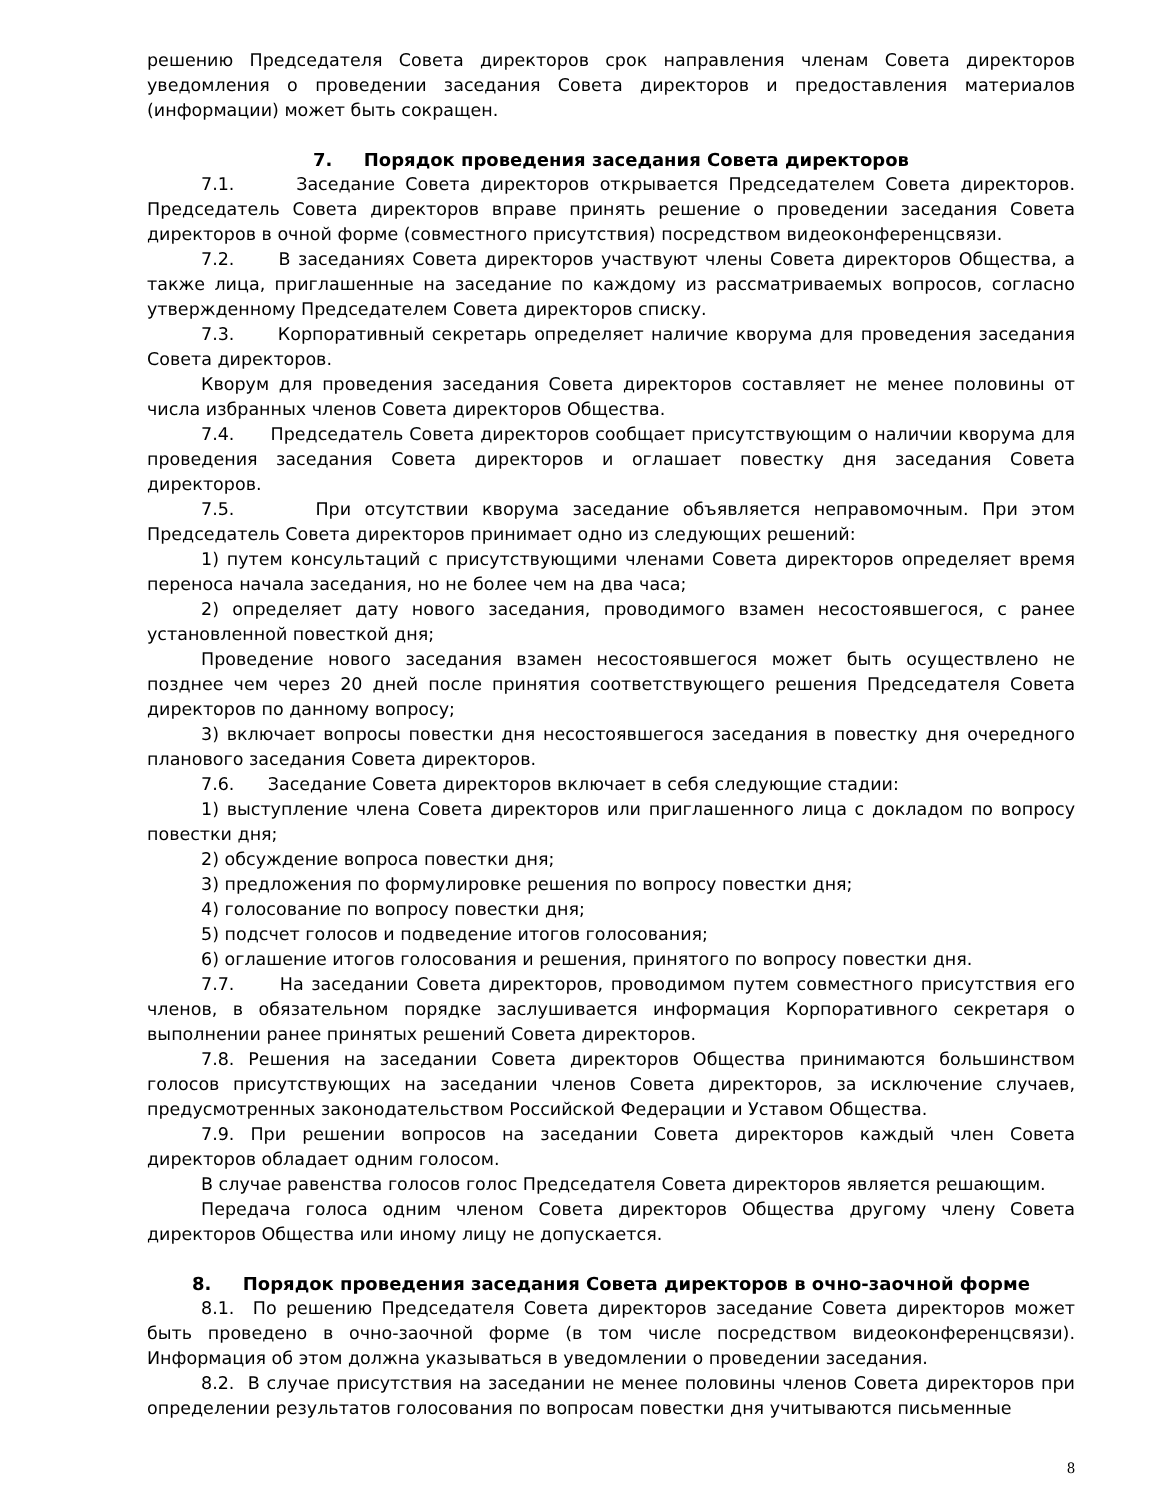решению Председателя Совета директоров срок направления членам Совета директоров уведомления о проведении заседания Совета директоров и предоставления материалов (информации) может быть сокращен.
7. Порядок проведения заседания Совета директоров
7.1. Заседание Совета директоров открывается Председателем Совета директоров. Председатель Совета директоров вправе принять решение о проведении заседания Совета директоров в очной форме (совместного присутствия) посредством видеоконференцсвязи.
7.2. В заседаниях Совета директоров участвуют члены Совета директоров Общества, а также лица, приглашенные на заседание по каждому из рассматриваемых вопросов, согласно утвержденному Председателем Совета директоров списку.
7.3. Корпоративный секретарь определяет наличие кворума для проведения заседания Совета директоров.
Кворум для проведения заседания Совета директоров составляет не менее половины от числа избранных членов Совета директоров Общества.
7.4. Председатель Совета директоров сообщает присутствующим о наличии кворума для проведения заседания Совета директоров и оглашает повестку дня заседания Совета директоров.
7.5. При отсутствии кворума заседание объявляется неправомочным. При этом Председатель Совета директоров принимает одно из следующих решений:
1) путем консультаций с присутствующими членами Совета директоров определяет время переноса начала заседания, но не более чем на два часа;
2) определяет дату нового заседания, проводимого взамен несостоявшегося, с ранее установленной повесткой дня;
Проведение нового заседания взамен несостоявшегося может быть осуществлено не позднее чем через 20 дней после принятия соответствующего решения Председателя Совета директоров по данному вопросу;
3) включает вопросы повестки дня несостоявшегося заседания в повестку дня очередного планового заседания Совета директоров.
7.6. Заседание Совета директоров включает в себя следующие стадии:
1) выступление члена Совета директоров или приглашенного лица с докладом по вопросу повестки дня;
2) обсуждение вопроса повестки дня;
3) предложения по формулировке решения по вопросу повестки дня;
4) голосование по вопросу повестки дня;
5) подсчет голосов и подведение итогов голосования;
6) оглашение итогов голосования и решения, принятого по вопросу повестки дня.
7.7. На заседании Совета директоров, проводимом путем совместного присутствия его членов, в обязательном порядке заслушивается информация Корпоративного секретаря о выполнении ранее принятых решений Совета директоров.
7.8. Решения на заседании Совета директоров Общества принимаются большинством голосов присутствующих на заседании членов Совета директоров, за исключение случаев, предусмотренных законодательством Российской Федерации и Уставом Общества.
7.9. При решении вопросов на заседании Совета директоров каждый член Совета директоров обладает одним голосом.
В случае равенства голосов голос Председателя Совета директоров является решающим.
Передача голоса одним членом Совета директоров Общества другому члену Совета директоров Общества или иному лицу не допускается.
8. Порядок проведения заседания Совета директоров в очно-заочной форме
8.1. По решению Председателя Совета директоров заседание Совета директоров может быть проведено в очно-заочной форме (в том числе посредством видеоконференцсвязи). Информация об этом должна указываться в уведомлении о проведении заседания.
8.2. В случае присутствия на заседании не менее половины членов Совета директоров при определении результатов голосования по вопросам повестки дня учитываются письменные
8